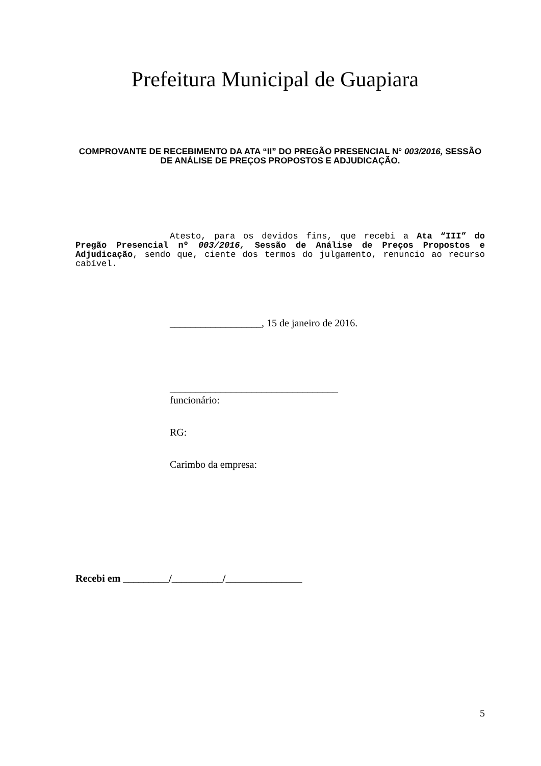Prefeitura Municipal de Guapiara
COMPROVANTE DE RECEBIMENTO DA ATA “II” DO PREGÃO PRESENCIAL N° 003/2016, SESSÃO DE ANÁLISE DE PREÇOS PROPOSTOS E ADJUDICAÇÃO.
Atesto, para os devidos fins, que recebi a Ata “III” do Pregão Presencial nº 003/2016, Sessão de Análise de Preços Propostos e Adjudicação, sendo que, ciente dos termos do julgamento, renuncio ao recurso cabível.
__________________, 15 de janeiro de 2016.
_________________________________
funcionário:
RG:
Carimbo da empresa:
Recebi em _________/__________/_______________
5